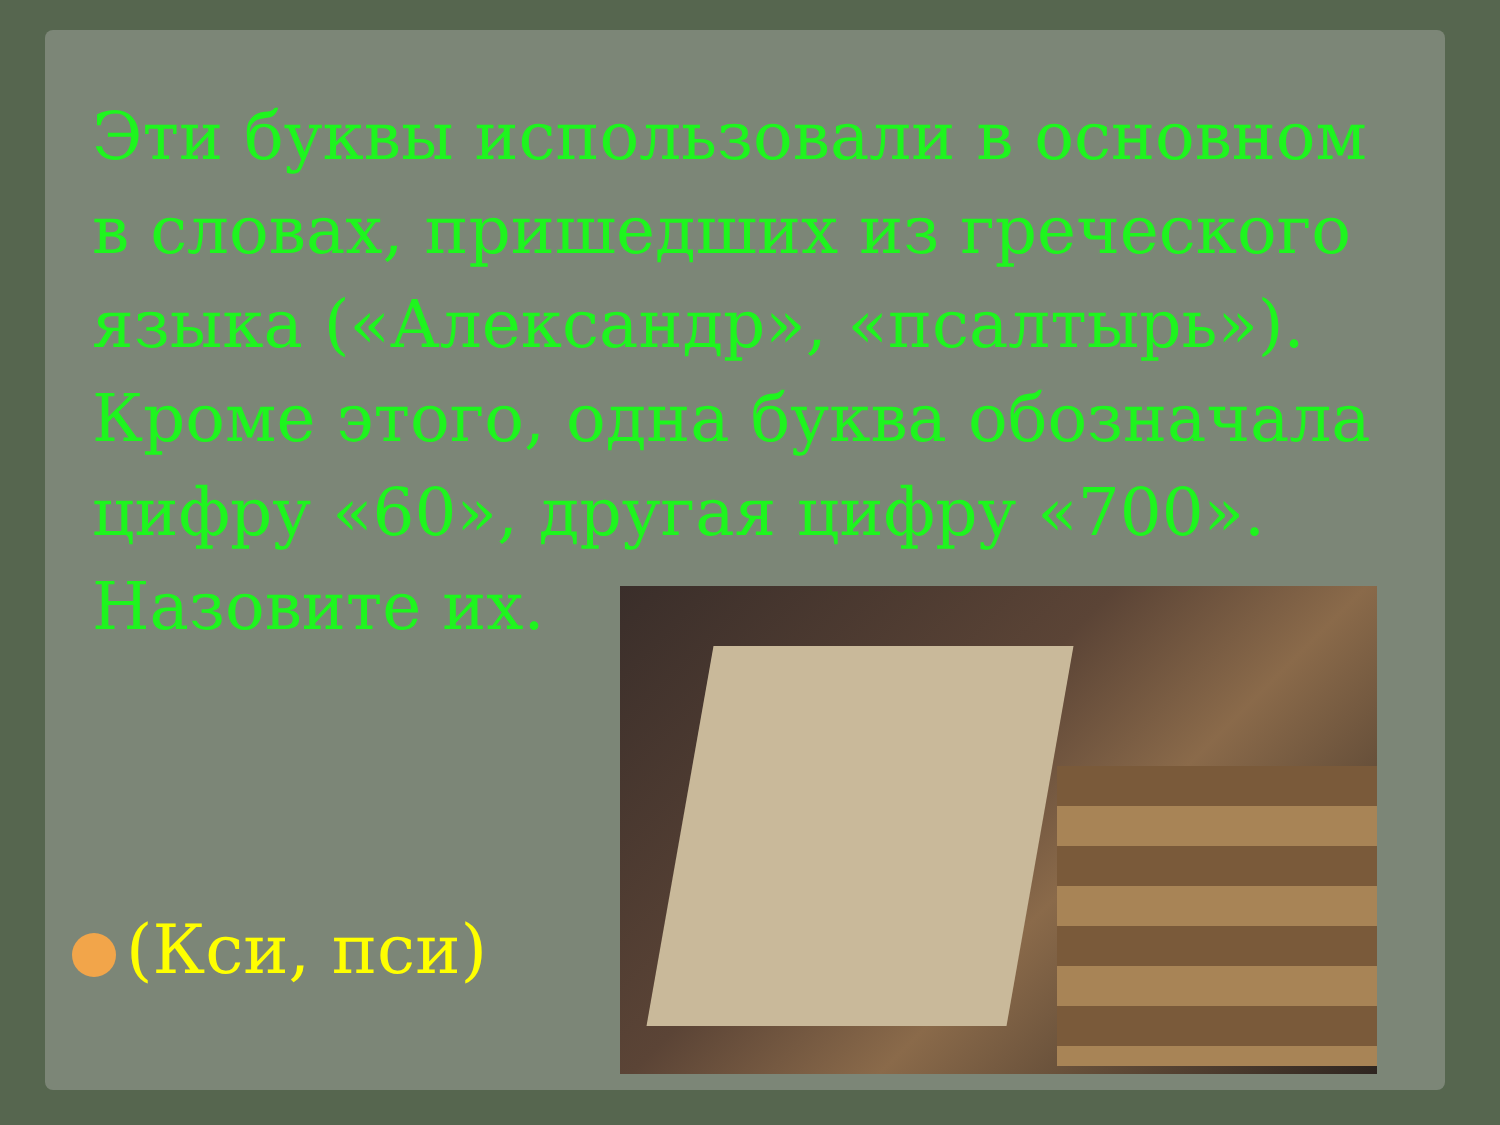Эти буквы использовали в основном в словах, пришедших из греческого языка («Александр», «псалтырь»). Кроме этого, одна буква обозначала цифру «60», другая цифру «700». Назовите их.
(Кси, пси)